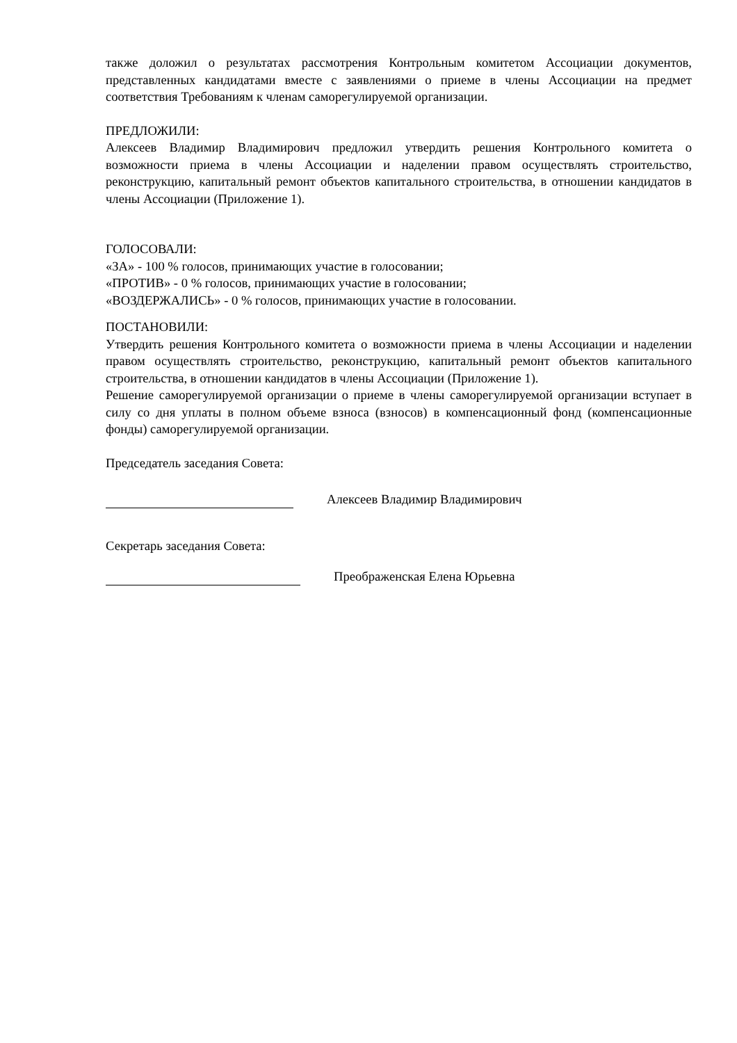также доложил о результатах рассмотрения Контрольным комитетом Ассоциации документов, представленных кандидатами вместе с заявлениями о приеме в члены Ассоциации на предмет соответствия Требованиям к членам саморегулируемой организации.
ПРЕДЛОЖИЛИ:
Алексеев Владимир Владимирович предложил утвердить решения Контрольного комитета о возможности приема в члены Ассоциации и наделении правом осуществлять строительство, реконструкцию, капитальный ремонт объектов капитального строительства, в отношении кандидатов в члены Ассоциации (Приложение 1).
ГОЛОСОВАЛИ:
«ЗА» - 100 % голосов, принимающих участие в голосовании;
«ПРОТИВ» - 0 % голосов, принимающих участие в голосовании;
«ВОЗДЕРЖАЛИСЬ» - 0 % голосов, принимающих участие в голосовании.
ПОСТАНОВИЛИ:
Утвердить решения Контрольного комитета о возможности приема в члены Ассоциации и наделении правом осуществлять строительство, реконструкцию, капитальный ремонт объектов капитального строительства, в отношении кандидатов в члены Ассоциации (Приложение 1).
Решение саморегулируемой организации о приеме в члены саморегулируемой организации вступает в силу со дня уплаты в полном объеме взноса (взносов) в компенсационный фонд (компенсационные фонды) саморегулируемой организации.
Председатель заседания Совета:
Алексеев Владимир Владимирович
Секретарь заседания Совета:
Преображенская Елена Юрьевна